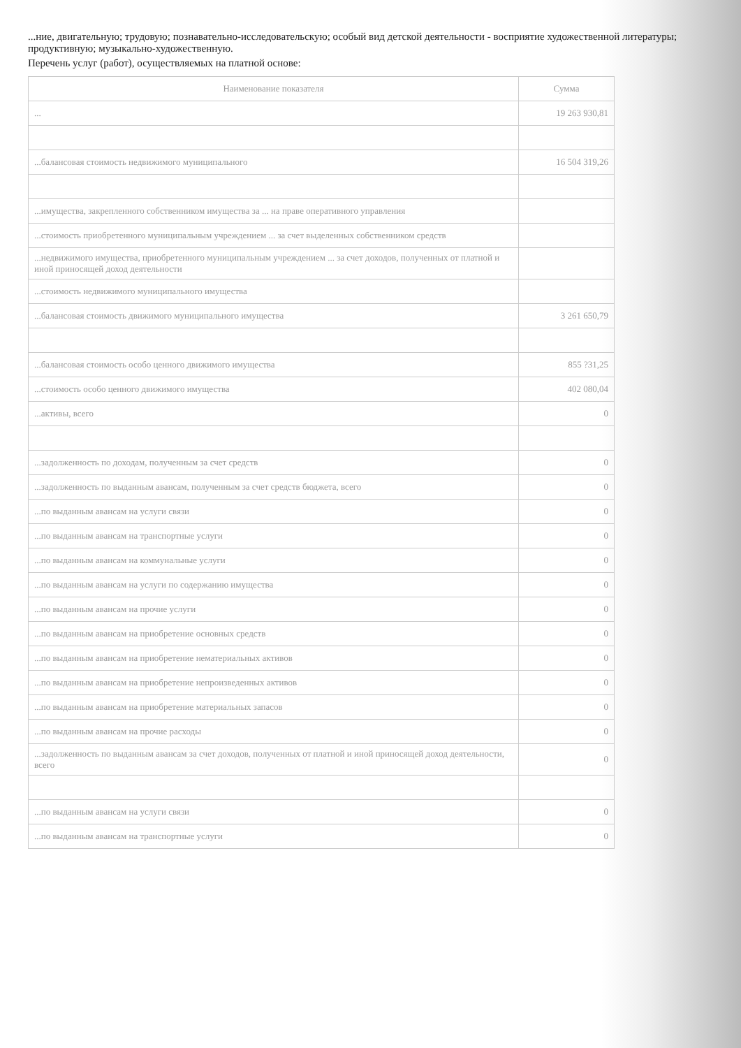...ние, двигательную; трудовую; познавательно-исследовательскую; особый вид детской деятельности - восприятие художественной литературы; продуктивную; музыкально-художественную.
Перечень услуг (работ), осуществляемых на платной основе:
| Наименование показателя | Сумма |
| --- | --- |
| ... | 19 263 930,81 |
| ...балансовая стоимость недвижимого муниципального | 16 504 319,26 |
| ...имущества, закрепленного собственником имущества за ... на праве оперативного управления | |
| ...стоимость приобретенного муниципальным учреждением ... за счет выделенных собственником средств | |
| ...недвижимого имущества, приобретенного муниципальным учреждением ... за счет доходов, полученных от платной и иной приносящей доход деятельности | |
| ...стоимость недвижимого муниципального имущества | |
| ...балансовая стоимость движимого муниципального имущества | 3 261 650,79 |
| ...балансовая стоимость особо ценного движимого имущества | 855 ?31,25 |
| ...стоимость особо ценного движимого имущества | 402 080,04 |
| ...активы, всего | 0 |
| ...задолженность по доходам, полученным за счет средств | 0 |
| ...задолженность по выданным авансам, полученным за счет средств бюджета, всего | 0 |
| ...по выданным авансам на услуги связи | 0 |
| ...по выданным авансам на транспортные услуги | 0 |
| ...по выданным авансам на коммунальные услуги | 0 |
| ...по выданным авансам на услуги по содержанию имущества | 0 |
| ...по выданным авансам на прочие услуги | 0 |
| ...по выданным авансам на приобретение основных средств | 0 |
| ...по выданным авансам на приобретение нематериальных активов | 0 |
| ...по выданным авансам на приобретение непроизведенных активов | 0 |
| ...по выданным авансам на приобретение материальных запасов | 0 |
| ...по выданным авансам на прочие расходы | 0 |
| ...задолженность по выданным авансам за счет доходов, полученных от платной и иной приносящей доход деятельности, всего | 0 |
| ...по выданным авансам на услуги связи | 0 |
| ...по выданным авансам на транспортные услуги | 0 |